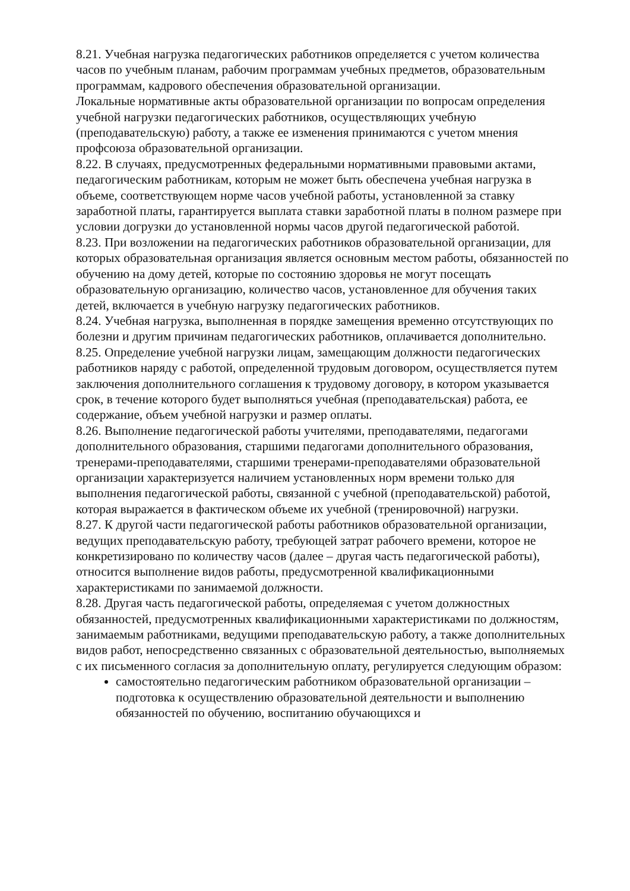8.21. Учебная нагрузка педагогических работников определяется с учетом количества часов по учебным планам, рабочим программам учебных предметов, образовательным программам, кадрового обеспечения образовательной организации.
Локальные нормативные акты образовательной организации по вопросам определения учебной нагрузки педагогических работников, осуществляющих учебную (преподавательскую) работу, а также ее изменения принимаются с учетом мнения профсоюза образовательной организации.
8.22. В случаях, предусмотренных федеральными нормативными правовыми актами, педагогическим работникам, которым не может быть обеспечена учебная нагрузка в объеме, соответствующем норме часов учебной работы, установленной за ставку заработной платы, гарантируется выплата ставки заработной платы в полном размере при условии догрузки до установленной нормы часов другой педагогической работой.
8.23. При возложении на педагогических работников образовательной организации, для которых образовательная организация является основным местом работы, обязанностей по обучению на дому детей, которые по состоянию здоровья не могут посещать образовательную организацию, количество часов, установленное для обучения таких детей, включается в учебную нагрузку педагогических работников.
8.24. Учебная нагрузка, выполненная в порядке замещения временно отсутствующих по болезни и другим причинам педагогических работников, оплачивается дополнительно.
8.25. Определение учебной нагрузки лицам, замещающим должности педагогических работников наряду с работой, определенной трудовым договором, осуществляется путем заключения дополнительного соглашения к трудовому договору, в котором указывается срок, в течение которого будет выполняться учебная (преподавательская) работа, ее содержание, объем учебной нагрузки и размер оплаты.
8.26. Выполнение педагогической работы учителями, преподавателями, педагогами дополнительного образования, старшими педагогами дополнительного образования, тренерами-преподавателями, старшими тренерами-преподавателями образовательной организации характеризуется наличием установленных норм времени только для выполнения педагогической работы, связанной с учебной (преподавательской) работой, которая выражается в фактическом объеме их учебной (тренировочной) нагрузки.
8.27. К другой части педагогической работы работников образовательной организации, ведущих преподавательскую работу, требующей затрат рабочего времени, которое не конкретизировано по количеству часов (далее – другая часть педагогической работы), относится выполнение видов работы, предусмотренной квалификационными характеристиками по занимаемой должности.
8.28. Другая часть педагогической работы, определяемая с учетом должностных обязанностей, предусмотренных квалификационными характеристиками по должностям, занимаемым работниками, ведущими преподавательскую работу, а также дополнительных видов работ, непосредственно связанных с образовательной деятельностью, выполняемых с их письменного согласия за дополнительную оплату, регулируется следующим образом:
самостоятельно педагогическим работником образовательной организации – подготовка к осуществлению образовательной деятельности и выполнению обязанностей по обучению, воспитанию обучающихся и